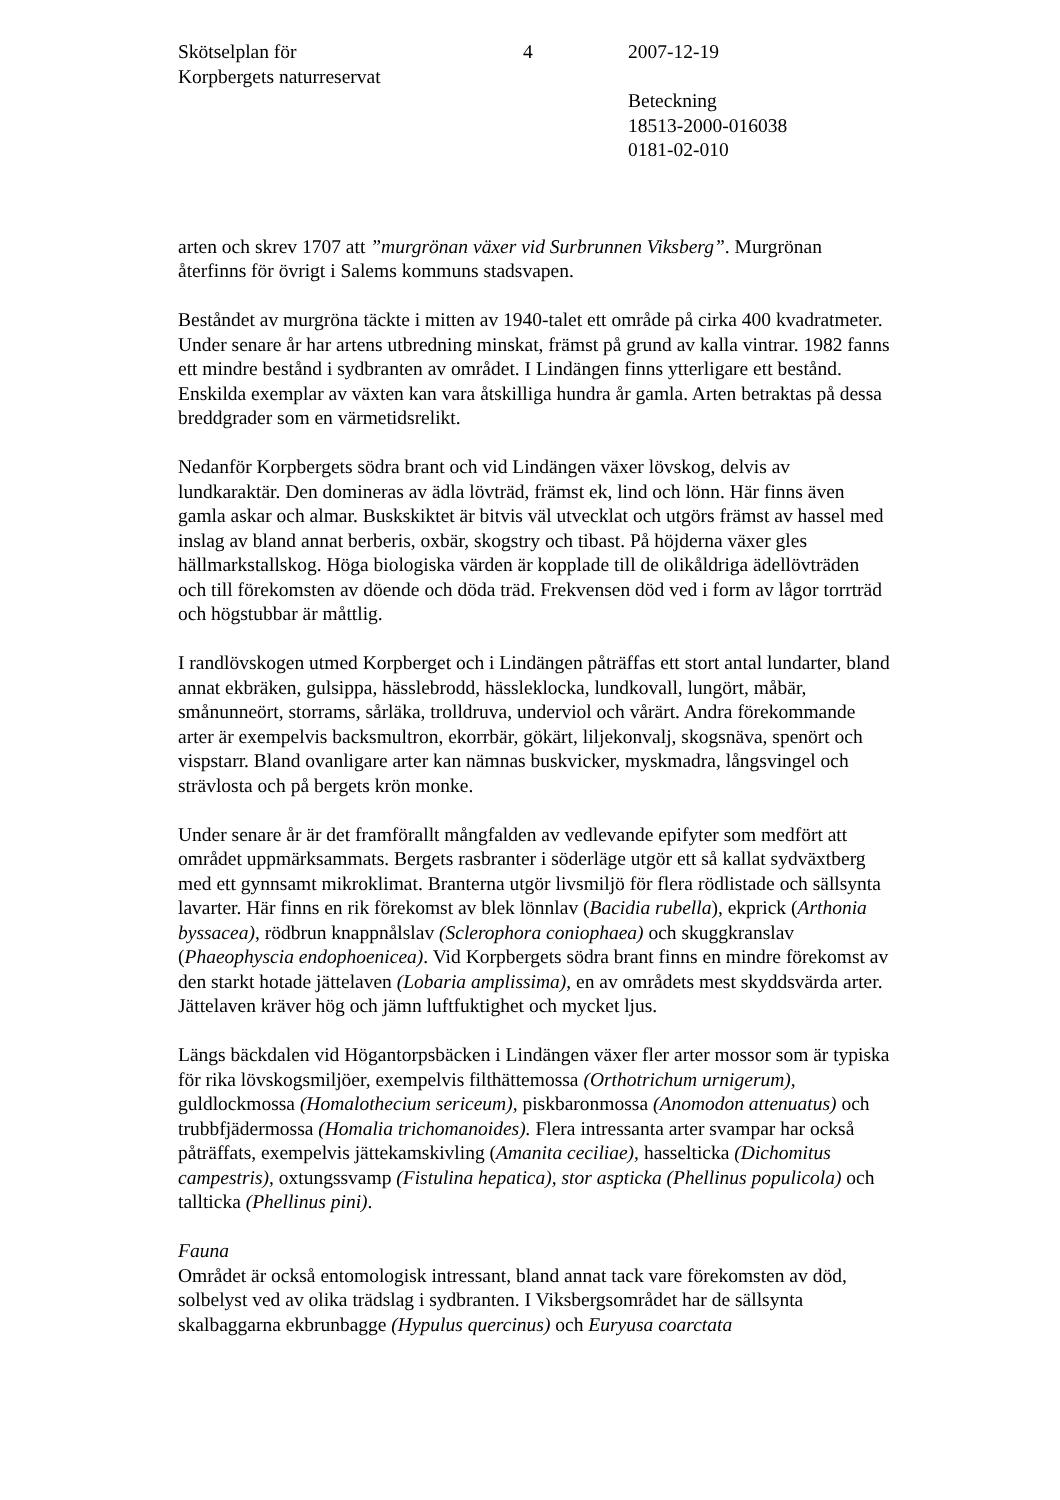Skötselplan för
Korpbergets naturreservat
4 2007-12-19
Beteckning
18513-2000-016038
0181-02-010
arten och skrev 1707 att ”murgrönan växer vid Surbrunnen Viksberg”. Murgrönan återfinns för övrigt i Salems kommuns stadsvapen.
Beståndet av murgröna täckte i mitten av 1940-talet ett område på cirka 400 kvadratmeter. Under senare år har artens utbredning minskat, främst på grund av kalla vintrar. 1982 fanns ett mindre bestånd i sydbranten av området. I Lindängen finns ytterligare ett bestånd. Enskilda exemplar av växten kan vara åtskilliga hundra år gamla. Arten betraktas på dessa breddgrader som en värmetidsrelikt.
Nedanför Korpbergets södra brant och vid Lindängen växer lövskog, delvis av lundkaraktär. Den domineras av ädla lövträd, främst ek, lind och lönn. Här finns även gamla askar och almar. Buskskiktet är bitvis väl utvecklat och utgörs främst av hassel med inslag av bland annat berberis, oxbär, skogstry och tibast. På höjderna växer gles hällmarkstallskog. Höga biologiska värden är kopplade till de olikåldriga ädellövträden och till förekomsten av döende och döda träd. Frekvensen död ved i form av lågor torrträd och högstubbar är måttlig.
I randlövskogen utmed Korpberget och i Lindängen påträffas ett stort antal lundarter, bland annat ekbräken, gulsippa, hässlebrodd, hässleklocka, lundkovall, lungört, måbär, smånunneört, storrams, sårläka, trolldruva, underviol och vårärt. Andra förekommande arter är exempelvis backsmultron, ekorrbär, gökärt, liljekonvalj, skogsnäva, spenört och vispstarr. Bland ovanligare arter kan nämnas buskvicker, myskmadra, långsvingel och strävlosta och på bergets krön monke.
Under senare år är det framförallt mångfalden av vedlevande epifyter som medfört att området uppmärksammats. Bergets rasbranter i söderläge utgör ett så kallat sydväxtberg med ett gynnsamt mikroklimat. Branterna utgör livsmiljö för flera rödlistade och sällsynta lavarter. Här finns en rik förekomst av blek lönnlav (Bacidia rubella), ekprick (Arthonia byssacea), rödbrun knappnålslav (Sclerophora coniophaea) och skuggkranslav (Phaeophyscia endophoenicea). Vid Korpbergets södra brant finns en mindre förekomst av den starkt hotade jättelaven (Lobaria amplissima), en av områdets mest skyddsvärda arter. Jättelaven kräver hög och jämn luftfuktighet och mycket ljus.
Längs bäckdalen vid Högantorpsbäcken i Lindängen växer fler arter mossor som är typiska för rika lövskogsmiljöer, exempelvis filthättemossa (Orthotrichum urnigerum), guldlockmossa (Homalothecium sericeum), piskbaronmossa (Anomodon attenuatus) och trubbfjädermossa (Homalia trichomanoides). Flera intressanta arter svampar har också påträffats, exempelvis jättekamskivling (Amanita ceciliae), hasselticka (Dichomitus campestris), oxtungssvamp (Fistulina hepatica), stor aspticka (Phellinus populicola) och tallticka (Phellinus pini).
Fauna
Området är också entomologisk intressant, bland annat tack vare förekomsten av död, solbelyst ved av olika trädslag i sydbranten. I Viksbergsområdet har de sällsynta skalbaggarna ekbrunbagge (Hypulus quercinus) och Euryusa coarctata